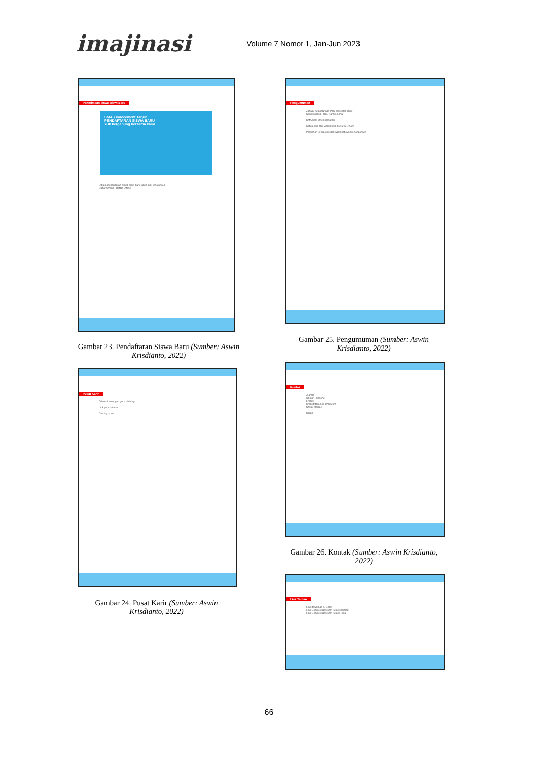imajinasi
Volume 7 Nomor 1, Jan-Jun 2023
Penerimaan siswa-siswi Baru
SMAS Indocement Tarjun
PENDAFTARAN SISWA BARU
Yuk bergabung bersama kami..
Dibuka pendaftaran siswa-siswi baru tahun ajar 2023/2024
Daftar Online Daftar Offline
Gambar 23. Pendaftaran Siswa Baru (Sumber: Aswin Krisdianto, 2022)
Pengumuman
Jadwal pelaksanaan PTS semester ganjil
Senin Selasa Rabu Kamis Jumat
SMAment Open donation
Ketua osis dan wakil ketua osis 2021/2022
Pemilihan ketua osis dan wakil ketua osis 2021/2022
Gambar 25. Pengumuman (Sumber: Aswin Krisdianto, 2022)
Pusat Karir
Dibuka Lowongan guru olahraga
Link pendaftaran
Coming soon
Gambar 24. Pusat Karir (Sumber: Aswin Krisdianto, 2022)
Kontak
Alamat :
Nomor Telepon :
Email :
Smasitptarjun@gmail.com
Sosial Media :
Saran
Gambar 26. Kontak (Sumber: Aswin Krisdianto, 2022)
Link Tautan
Link download E-Book
Link Google classroom kelas sosiologi
Link Google classroom kelas Fisika
66